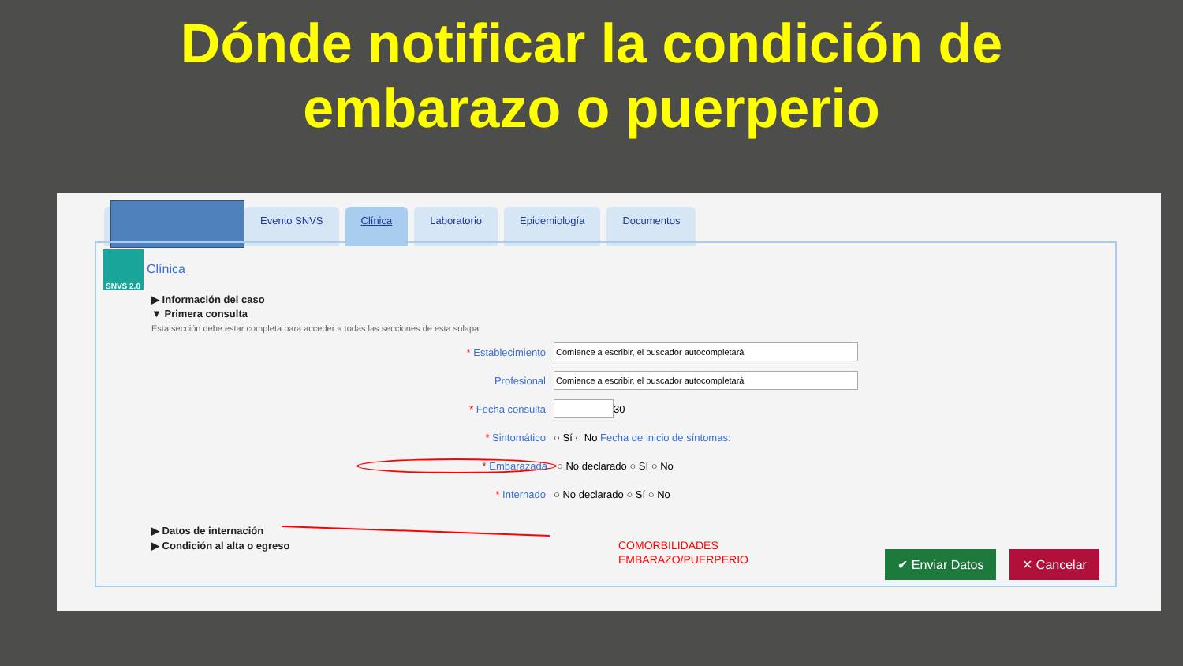Dónde notificar la condición de
embarazo o puerperio
Evento SNVS Clínica Laboratorio Epidemiología Documentos
SNVS 2.0
Clínica
▶ Información del caso
▼ Primera consulta
Esta sección debe estar completa para acceder a todas las secciones de esta solapa
* Establecimiento
Profesional
* Fecha consulta 30
* Sintomático ○ Sí ○ No Fecha de inicio de síntomas:
* Embarazada ○ No declarado ○ Sí ○ No
* Internado ○ No declarado ○ Sí ○ No
▶ Datos de internación
▶ Condición al alta o egreso
COMORBILIDADES
EMBARAZO/PUERPERIO
✔ Enviar Datos ✕ Cancelar